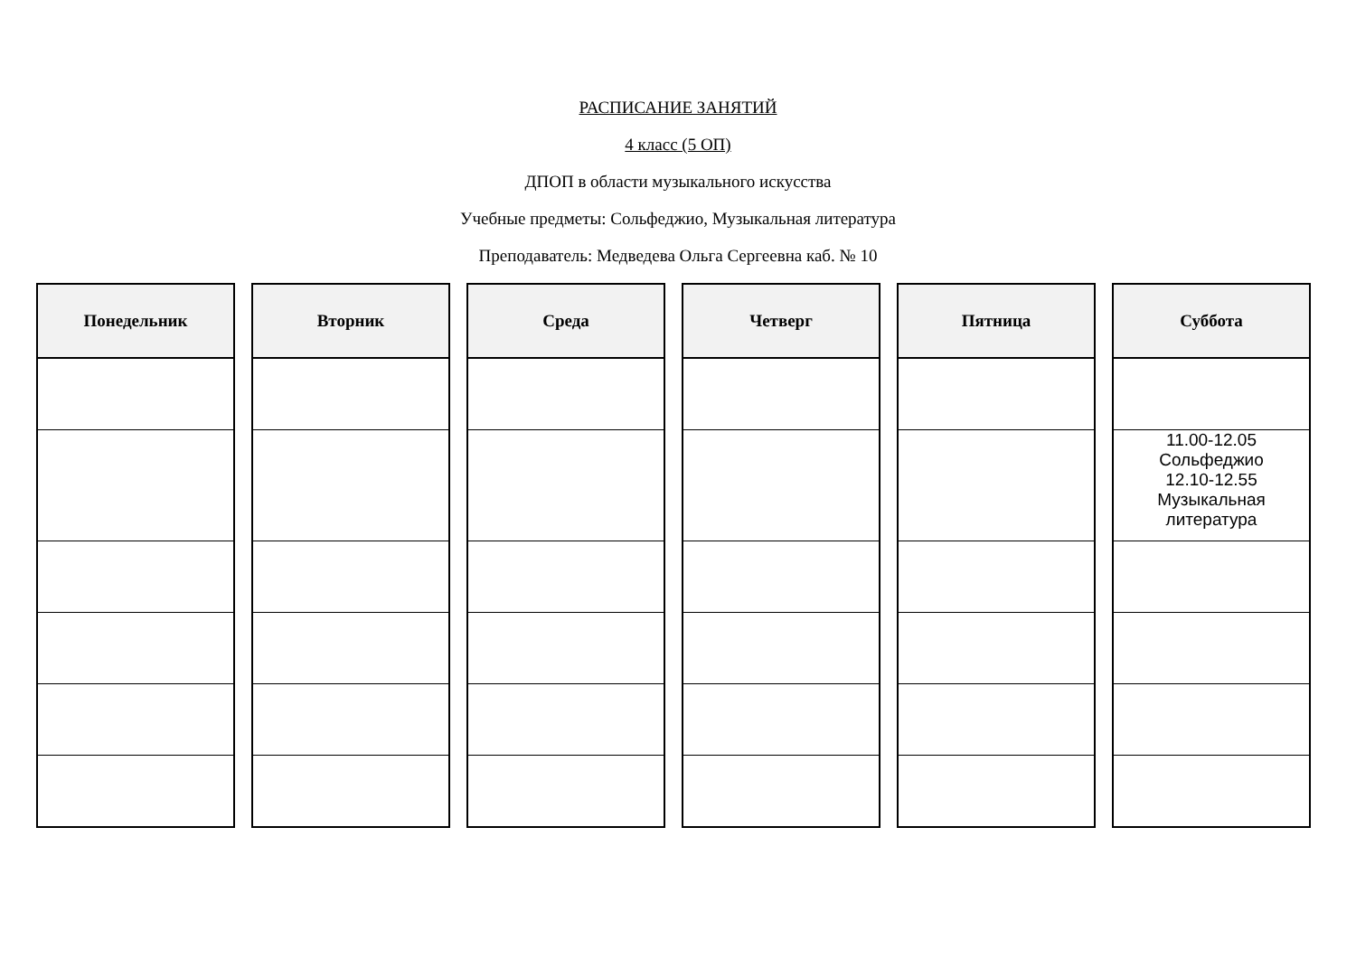РАСПИСАНИЕ ЗАНЯТИЙ
4 класс (5 ОП)
ДПОП в области музыкального искусства
Учебные предметы: Сольфеджио, Музыкальная литература
Преподаватель: Медведева Ольга Сергеевна каб. № 10
| Понедельник | | Вторник | | Среда | | Четверг | | Пятница | | Суббота |
| --- | --- | --- | --- | --- | --- | --- | --- | --- | --- | --- |
| | | | | | | | | | | 11.00-12.05 Сольфеджио 12.10-12.55 Музыкальная литература |